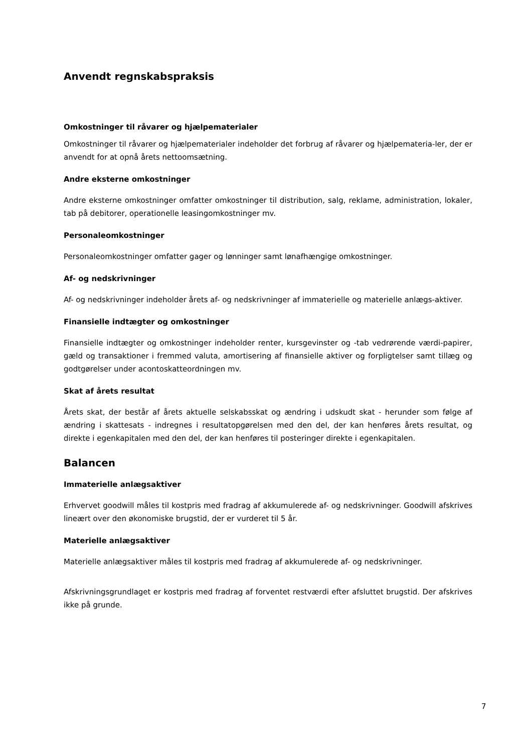Anvendt regnskabspraksis
Omkostninger til råvarer og hjælpematerialer
Omkostninger til råvarer og hjælpematerialer indeholder det forbrug af råvarer og hjælpemateria-ler, der er anvendt for at opnå årets nettoomsætning.
Andre eksterne omkostninger
Andre eksterne omkostninger omfatter omkostninger til distribution, salg, reklame, administration, lokaler, tab på debitorer, operationelle leasingomkostninger mv.
Personaleomkostninger
Personaleomkostninger omfatter gager og lønninger samt lønafhængige omkostninger.
Af- og nedskrivninger
Af- og nedskrivninger indeholder årets af- og nedskrivninger af immaterielle og materielle anlægs-aktiver.
Finansielle indtægter og omkostninger
Finansielle indtægter og omkostninger indeholder renter, kursgevinster og -tab vedrørende værdi-papirer, gæld og transaktioner i fremmed valuta, amortisering af finansielle aktiver og forpligtelser samt tillæg og godtgørelser under acontoskatteordningen mv.
Skat af årets resultat
Årets skat, der består af årets aktuelle selskabsskat og ændring i udskudt skat - herunder som følge af ændring i skattesats - indregnes i resultatopgørelsen med den del, der kan henføres årets resultat, og direkte i egenkapitalen med den del, der kan henføres til posteringer direkte i egenkapitalen.
Balancen
Immaterielle anlægsaktiver
Erhvervet goodwill måles til kostpris med fradrag af akkumulerede af- og nedskrivninger. Goodwill afskrives lineært over den økonomiske brugstid, der er vurderet til 5 år.
Materielle anlægsaktiver
Materielle anlægsaktiver måles til kostpris med fradrag af akkumulerede af- og nedskrivninger.
Afskrivningsgrundlaget er kostpris med fradrag af forventet restværdi efter afsluttet brugstid. Der afskrives ikke på grunde.
7